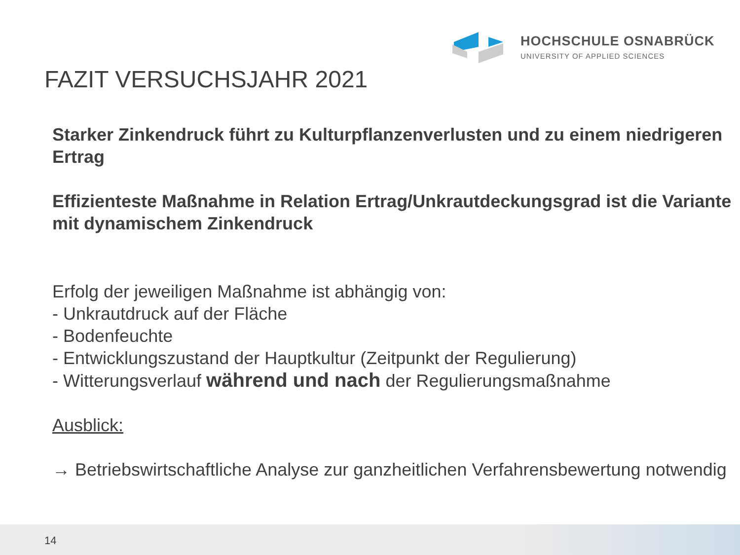HOCHSCHULE OSNABRÜCK
UNIVERSITY OF APPLIED SCIENCES
FAZIT VERSUCHSJAHR 2021
Starker Zinkendruck führt zu Kulturpflanzenverlusten und zu einem niedrigeren Ertrag
Effizienteste Maßnahme in Relation Ertrag/Unkrautdeckungsgrad ist die Variante mit dynamischem Zinkendruck
Erfolg der jeweiligen Maßnahme ist abhängig von:
- Unkrautdruck auf der Fläche
- Bodenfeuchte
- Entwicklungszustand der Hauptkultur (Zeitpunkt der Regulierung)
- Witterungsverlauf während und nach der Regulierungsmaßnahme
Ausblick:
→ Betriebswirtschaftliche Analyse zur ganzheitlichen Verfahrensbewertung notwendig
14